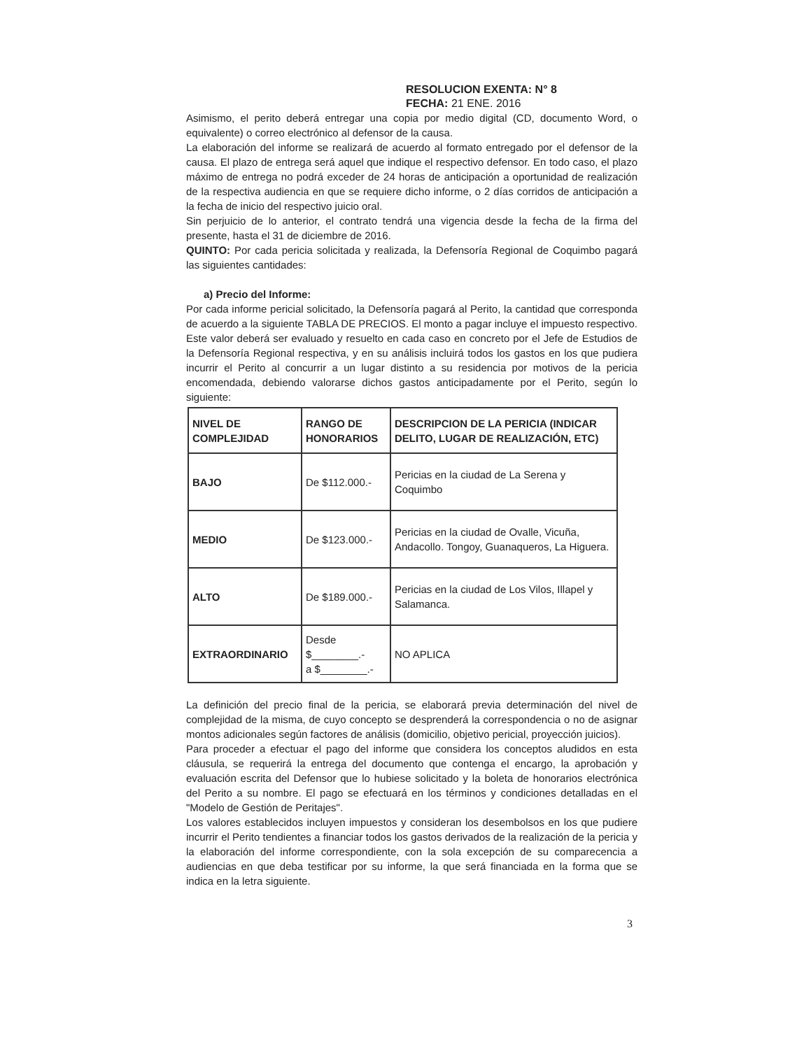RESOLUCION EXENTA: N° 8
FECHA: 21 ENE. 2016
Asimismo, el perito deberá entregar una copia por medio digital (CD, documento Word, o equivalente) o correo electrónico al defensor de la causa.
La elaboración del informe se realizará de acuerdo al formato entregado por el defensor de la causa. El plazo de entrega será aquel que indique el respectivo defensor. En todo caso, el plazo máximo de entrega no podrá exceder de 24 horas de anticipación a oportunidad de realización de la respectiva audiencia en que se requiere dicho informe, o 2 días corridos de anticipación a la fecha de inicio del respectivo juicio oral.
Sin perjuicio de lo anterior, el contrato tendrá una vigencia desde la fecha de la firma del presente, hasta el 31 de diciembre de 2016.
QUINTO: Por cada pericia solicitada y realizada, la Defensoría Regional de Coquimbo pagará las siguientes cantidades:
a) Precio del Informe:
Por cada informe pericial solicitado, la Defensoría pagará al Perito, la cantidad que corresponda de acuerdo a la siguiente TABLA DE PRECIOS. El monto a pagar incluye el impuesto respectivo. Este valor deberá ser evaluado y resuelto en cada caso en concreto por el Jefe de Estudios de la Defensoría Regional respectiva, y en su análisis incluirá todos los gastos en los que pudiera incurrir el Perito al concurrir a un lugar distinto a su residencia por motivos de la pericia encomendada, debiendo valorarse dichos gastos anticipadamente por el Perito, según lo siguiente:
| NIVEL DE COMPLEJIDAD | RANGO DE HONORARIOS | DESCRIPCION DE LA PERICIA (INDICAR DELITO, LUGAR DE REALIZACIÓN, ETC) |
| --- | --- | --- |
| BAJO | De $112.000.- | Pericias en la ciudad de La Serena y Coquimbo |
| MEDIO | De $123.000.- | Pericias en la ciudad de Ovalle, Vicuña, Andacollo. Tongoy, Guanaqueros, La Higuera. |
| ALTO | De $189.000.- | Pericias en la ciudad de Los Vilos, Illapel y Salamanca. |
| EXTRAORDINARIO | Desde $________.- a $________.- | NO APLICA |
La definición del precio final de la pericia, se elaborará previa determinación del nivel de complejidad de la misma, de cuyo concepto se desprenderá la correspondencia o no de asignar montos adicionales según factores de análisis (domicilio, objetivo pericial, proyección juicios).
Para proceder a efectuar el pago del informe que considera los conceptos aludidos en esta cláusula, se requerirá la entrega del documento que contenga el encargo, la aprobación y evaluación escrita del Defensor que lo hubiese solicitado y la boleta de honorarios electrónica del Perito a su nombre. El pago se efectuará en los términos y condiciones detalladas en el "Modelo de Gestión de Peritajes".
Los valores establecidos incluyen impuestos y consideran los desembolsos en los que pudiere incurrir el Perito tendientes a financiar todos los gastos derivados de la realización de la pericia y la elaboración del informe correspondiente, con la sola excepción de su comparecencia a audiencias en que deba testificar por su informe, la que será financiada en la forma que se indica en la letra siguiente.
3